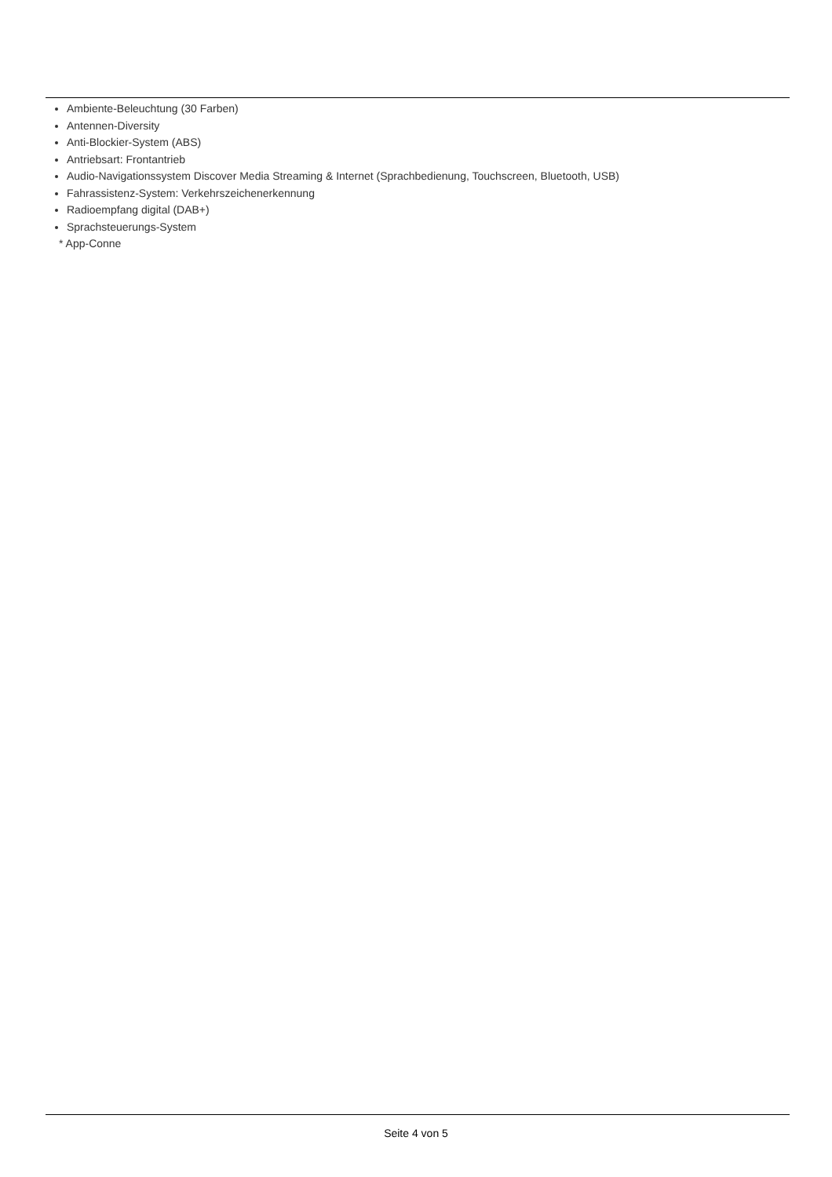Ambiente-Beleuchtung (30 Farben)
Antennen-Diversity
Anti-Blockier-System (ABS)
Antriebsart: Frontantrieb
Audio-Navigationssystem Discover Media Streaming & Internet (Sprachbedienung, Touchscreen, Bluetooth, USB)
Fahrassistenz-System: Verkehrszeichenerkennung
Radioempfang digital (DAB+)
Sprachsteuerungs-System
* App-Conne
Seite 4 von 5